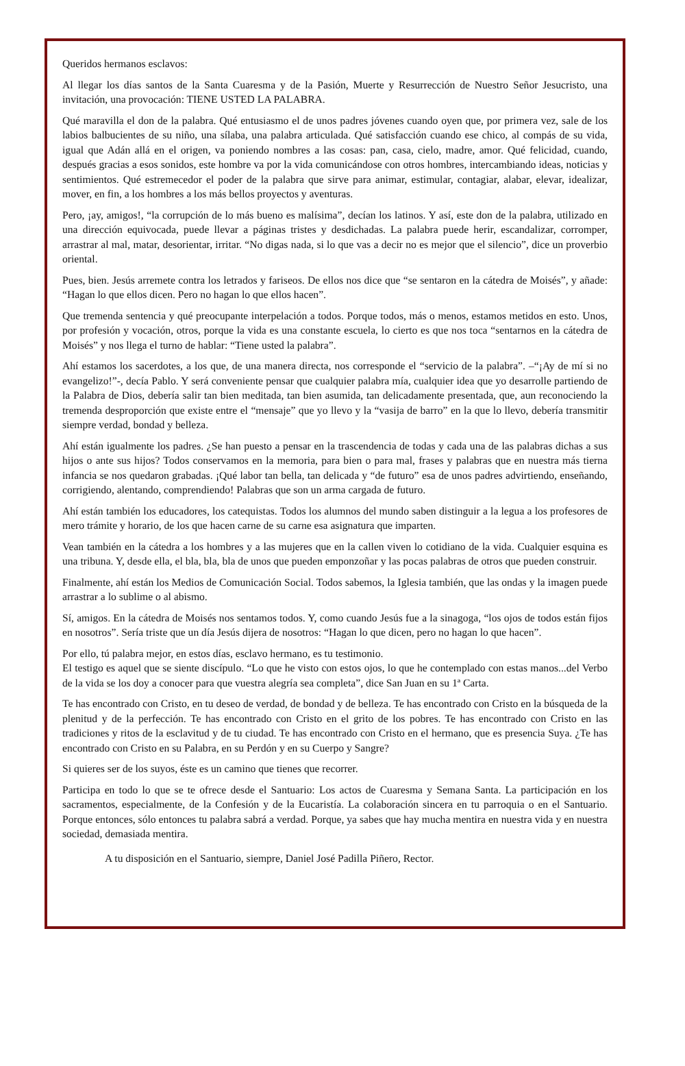Queridos hermanos esclavos:
Al llegar los días santos de la Santa Cuaresma y de la Pasión, Muerte y Resurrección de Nuestro Señor Jesucristo, una invitación, una provocación: TIENE USTED LA PALABRA.
Qué maravilla el don de la palabra. Qué entusiasmo el de unos padres jóvenes cuando oyen que, por primera vez, sale de los labios balbucientes de su niño, una sílaba, una palabra articulada. Qué satisfacción cuando ese chico, al compás de su vida, igual que Adán allá en el origen, va poniendo nombres a las cosas: pan, casa, cielo, madre, amor. Qué felicidad, cuando, después gracias a esos sonidos, este hombre va por la vida comunicándose con otros hombres, intercambiando ideas, noticias y sentimientos. Qué estremecedor el poder de la palabra que sirve para animar, estimular, contagiar, alabar, elevar, idealizar, mover, en fin, a los hombres a los más bellos proyectos y aventuras.
Pero, ¡ay, amigos!, “la corrupción de lo más bueno es malísima”, decían los latinos. Y así, este don de la palabra, utilizado en una dirección equivocada, puede llevar a páginas tristes y desdichadas. La palabra puede herir, escandalizar, corromper, arrastrar al mal, matar, desorientar, irritar. “No digas nada, si lo que vas a decir no es mejor que el silencio”, dice un proverbio oriental.
Pues, bien. Jesús arremete contra los letrados y fariseos. De ellos nos dice que “se sentaron en la cátedra de Moisés”, y añade: “Hagan lo que ellos dicen. Pero no hagan lo que ellos hacen”.
Que tremenda sentencia y qué preocupante interpelación a todos. Porque todos, más o menos, estamos metidos en esto. Unos, por profesión y vocación, otros, porque la vida es una constante escuela, lo cierto es que nos toca “sentarnos en la cátedra de Moisés” y nos llega el turno de hablar: “Tiene usted la palabra”.
Ahí estamos los sacerdotes, a los que, de una manera directa, nos corresponde el “servicio de la palabra”. –“¡Ay de mí si no evangelizo!”-, decía Pablo. Y será conveniente pensar que cualquier palabra mía, cualquier idea que yo desarrolle partiendo de la Palabra de Dios, debería salir tan bien meditada, tan bien asumida, tan delicadamente presentada, que, aun reconociendo la tremenda desproporción que existe entre el “mensaje” que yo llevo y la “vasija de barro” en la que lo llevo, debería transmitir siempre verdad, bondad y belleza.
Ahí están igualmente los padres. ¿Se han puesto a pensar en la trascendencia de todas y cada una de las palabras dichas a sus hijos o ante sus hijos? Todos conservamos en la memoria, para bien o para mal, frases y palabras que en nuestra más tierna infancia se nos quedaron grabadas. ¡Qué labor tan bella, tan delicada y “de futuro” esa de unos padres advirtiendo, enseñando, corrigiendo, alentando, comprendiendo! Palabras que son un arma cargada de futuro.
Ahí están también los educadores, los catequistas. Todos los alumnos del mundo saben distinguir a la legua a los profesores de mero trámite y horario, de los que hacen carne de su carne esa asignatura que imparten.
Vean también en la cátedra a los hombres y a las mujeres que en la callen viven lo cotidiano de la vida. Cualquier esquina es una tribuna. Y, desde ella, el bla, bla, bla de unos que pueden emponzoñar y las pocas palabras de otros que pueden construir.
Finalmente, ahí están los Medios de Comunicación Social. Todos sabemos, la Iglesia también, que las ondas y la imagen puede arrastrar a lo sublime o al abismo.
Sí, amigos. En la cátedra de Moisés nos sentamos todos. Y, como cuando Jesús fue a la sinagoga, “los ojos de todos están fijos en nosotros”. Sería triste que un día Jesús dijera de nosotros: “Hagan lo que dicen, pero no hagan lo que hacen”.
Por ello, tú palabra mejor, en estos días, esclavo hermano, es tu testimonio.
El testigo es aquel que se siente discípulo. “Lo que he visto con estos ojos, lo que he contemplado con estas manos...del Verbo de la vida se los doy a conocer para que vuestra alegría sea completa”, dice San Juan en su 1ª Carta.
Te has encontrado con Cristo, en tu deseo de verdad, de bondad y de belleza. Te has encontrado con Cristo en la búsqueda de la plenitud y de la perfección. Te has encontrado con Cristo en el grito de los pobres. Te has encontrado con Cristo en las tradiciones y ritos de la esclavitud y de tu ciudad. Te has encontrado con Cristo en el hermano, que es presencia Suya. ¿Te has encontrado con Cristo en su Palabra, en su Perdón y en su Cuerpo y Sangre?
Si quieres ser de los suyos, éste es un camino que tienes que recorrer.
Participa en todo lo que se te ofrece desde el Santuario: Los actos de Cuaresma y Semana Santa. La participación en los sacramentos, especialmente, de la Confesión y de la Eucaristía. La colaboración sincera en tu parroquia o en el Santuario. Porque entonces, sólo entonces tu palabra sabrá a verdad. Porque, ya sabes que hay mucha mentira en nuestra vida y en nuestra sociedad, demasiada mentira.
A tu disposición en el Santuario, siempre, Daniel José Padilla Piñero, Rector.